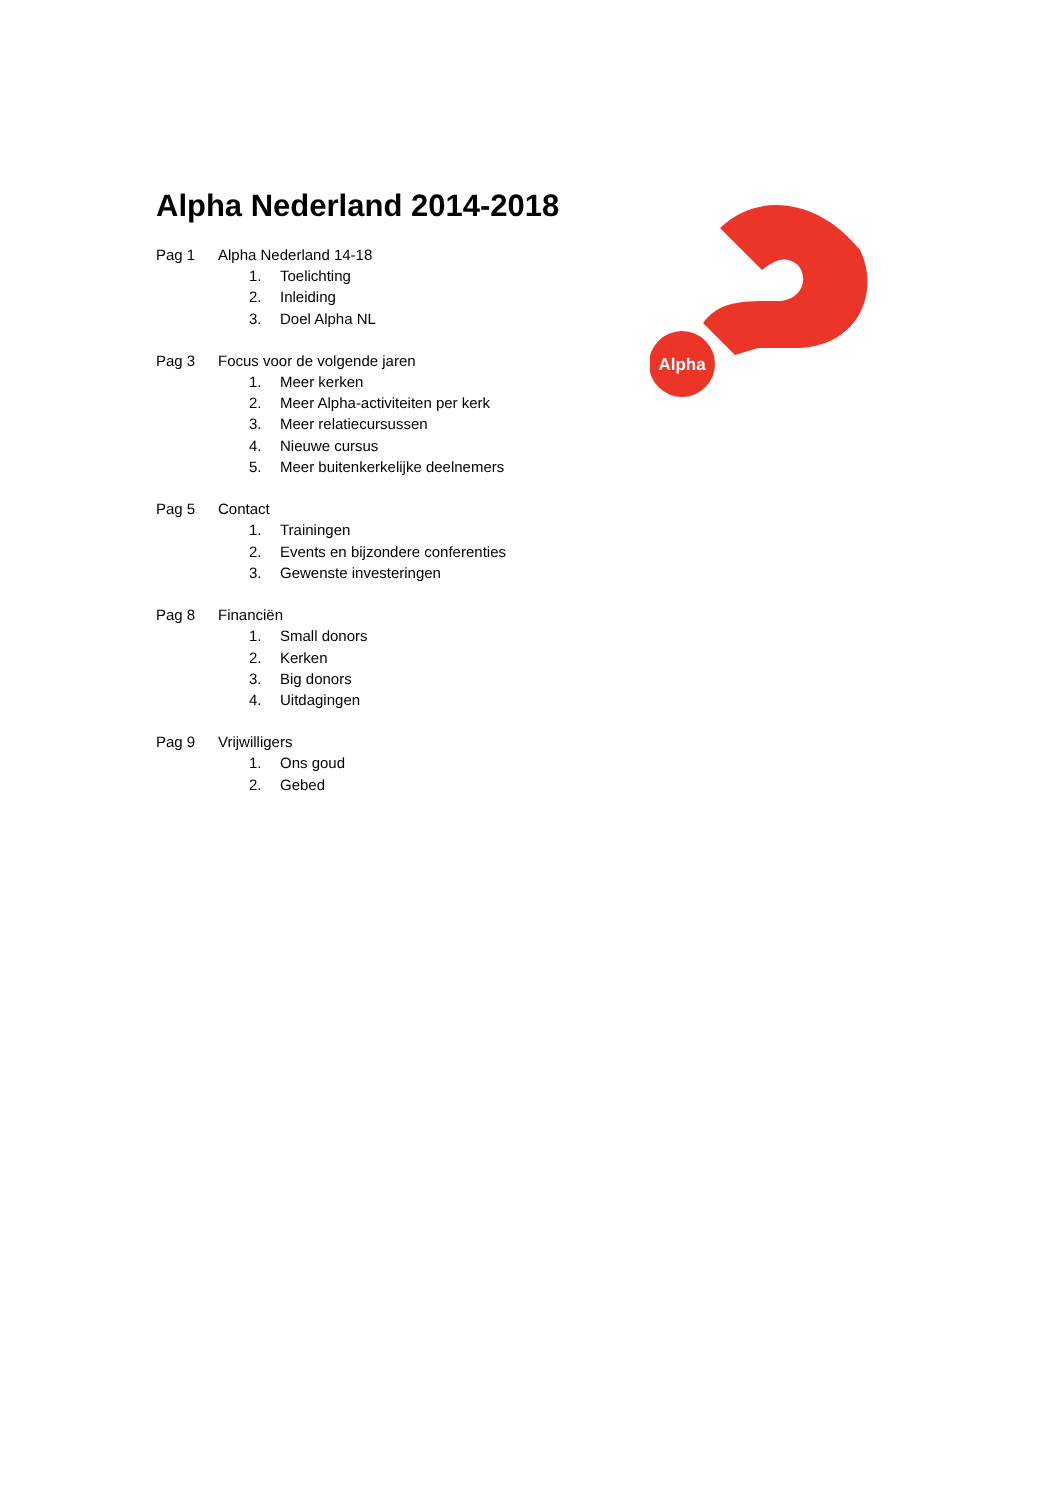Alpha Nederland 2014-2018
Pag 1 Alpha Nederland 14-18
1. Toelichting
2. Inleiding
3. Doel Alpha NL
Pag 3 Focus voor de volgende jaren
1. Meer kerken
2. Meer Alpha-activiteiten per kerk
3. Meer relatiecursussen
4. Nieuwe cursus
5. Meer buitenkerkelijke deelnemers
Pag 5 Contact
1. Trainingen
2. Events en bijzondere conferenties
3. Gewenste investeringen
Pag 8 Financiën
1. Small donors
2. Kerken
3. Big donors
4. Uitdagingen
Pag 9 Vrijwilligers
1. Ons goud
2. Gebed
Alpha